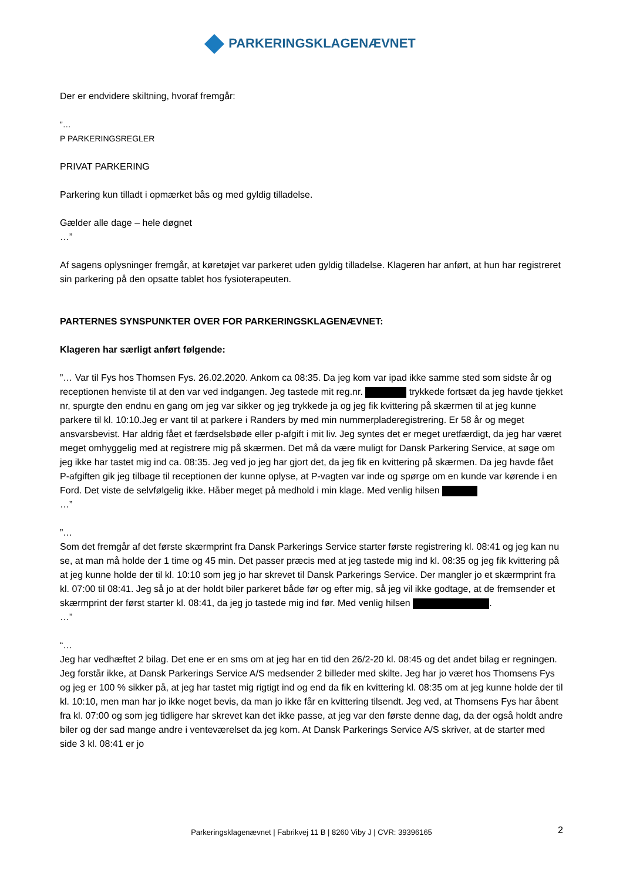PARKERINGSKLAGENÆVNET
Der er endvidere skiltning, hvoraf fremgår:
”…
P PARKERINGSREGLER
PRIVAT PARKERING
Parkering kun tilladt i opmærket bås og med gyldig tilladelse.
Gælder alle dage – hele døgnet
…”
Af sagens oplysninger fremgår, at køretøjet var parkeret uden gyldig tilladelse. Klageren har anført, at hun har registreret sin parkering på den opsatte tablet hos fysioterapeuten.
PARTERNES SYNSPUNKTER OVER FOR PARKERINGSKLAGENÆVNET:
Klageren har særligt anført følgende:
”… Var til Fys hos Thomsen Fys. 26.02.2020. Ankom ca 08:35. Da jeg kom var ipad ikke samme sted som sidste år og receptionen henviste til at den var ved indgangen. Jeg tastede mit reg.nr. trykkede fortsæt da jeg havde tjekket nr, spurgte den endnu en gang om jeg var sikker og jeg trykkede ja og jeg fik kvittering på skærmen til at jeg kunne parkere til kl. 10:10.Jeg er vant til at parkere i Randers by med min nummerpladeregistrering. Er 58 år og meget ansvarsbevist. Har aldrig fået et færdselsbøde eller p-afgift i mit liv. Jeg syntes det er meget uretfærdigt, da jeg har været meget omhyggelig med at registrere mig på skærmen. Det må da være muligt for Dansk Parkering Service, at søge om jeg ikke har tastet mig ind ca. 08:35. Jeg ved jo jeg har gjort det, da jeg fik en kvittering på skærmen. Da jeg havde fået P-afgiften gik jeg tilbage til receptionen der kunne oplyse, at P-vagten var inde og spørge om en kunde var kørende i en Ford. Det viste de selvfølgelig ikke. Håber meget på medhold i min klage. Med venlig hilsen
…”
”…
Som det fremgår af det første skærmprint fra Dansk Parkerings Service starter første registrering kl. 08:41 og jeg kan nu se, at man må holde der 1 time og 45 min. Det passer præcis med at jeg tastede mig ind kl. 08:35 og jeg fik kvittering på at jeg kunne holde der til kl. 10:10 som jeg jo har skrevet til Dansk Parkerings Service. Der mangler jo et skærmprint fra kl. 07:00 til 08:41. Jeg så jo at der holdt biler parkeret både før og efter mig, så jeg vil ikke godtage, at de fremsender et skærmprint der først starter kl. 08:41, da jeg jo tastede mig ind før. Med venlig hilsen .
…”
“…
Jeg har vedhæftet 2 bilag. Det ene er en sms om at jeg har en tid den 26/2-20 kl. 08:45 og det andet bilag er regningen. Jeg forstår ikke, at Dansk Parkerings Service A/S medsender 2 billeder med skilte. Jeg har jo været hos Thomsens Fys og jeg er 100 % sikker på, at jeg har tastet mig rigtigt ind og end da fik en kvittering kl. 08:35 om at jeg kunne holde der til kl. 10:10, men man har jo ikke noget bevis, da man jo ikke får en kvittering tilsendt. Jeg ved, at Thomsens Fys har åbent fra kl. 07:00 og som jeg tidligere har skrevet kan det ikke passe, at jeg var den første denne dag, da der også holdt andre biler og der sad mange andre i venteværelset da jeg kom. At Dansk Parkerings Service A/S skriver, at de starter med side 3 kl. 08:41 er jo
Parkeringsklagenævnet | Fabrikvej 11 B | 8260 Viby J | CVR: 39396165 2